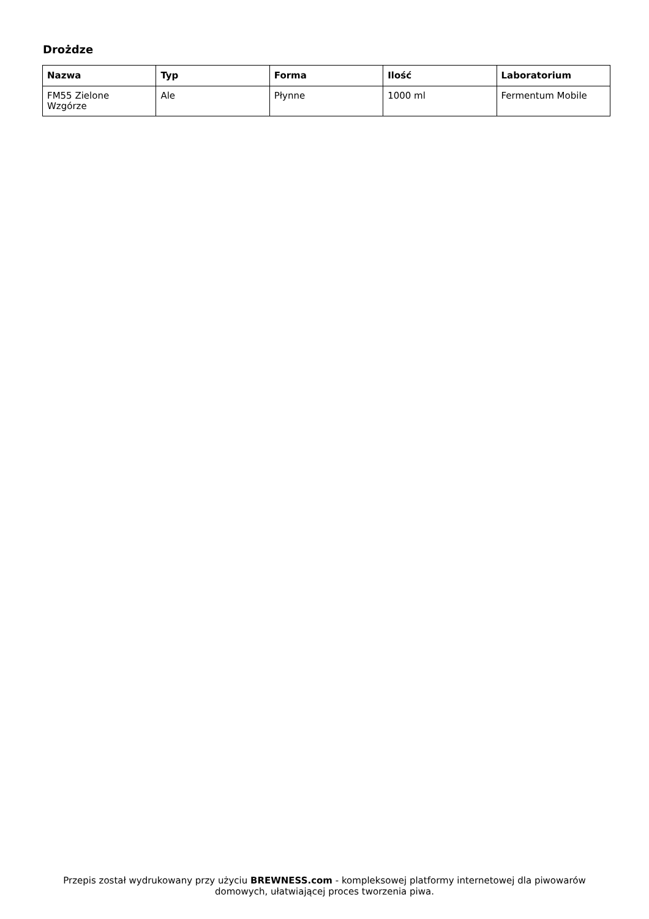Drożdze
| Nazwa | Typ | Forma | Ilość | Laboratorium |
| --- | --- | --- | --- | --- |
| FM55 Zielone Wzgórze | Ale | Płynne | 1000 ml | Fermentum Mobile |
Przepis został wydrukowany przy użyciu BREWNESS.com - kompleksowej platformy internetowej dla piwowarów domowych, ułatwiającej proces tworzenia piwa.